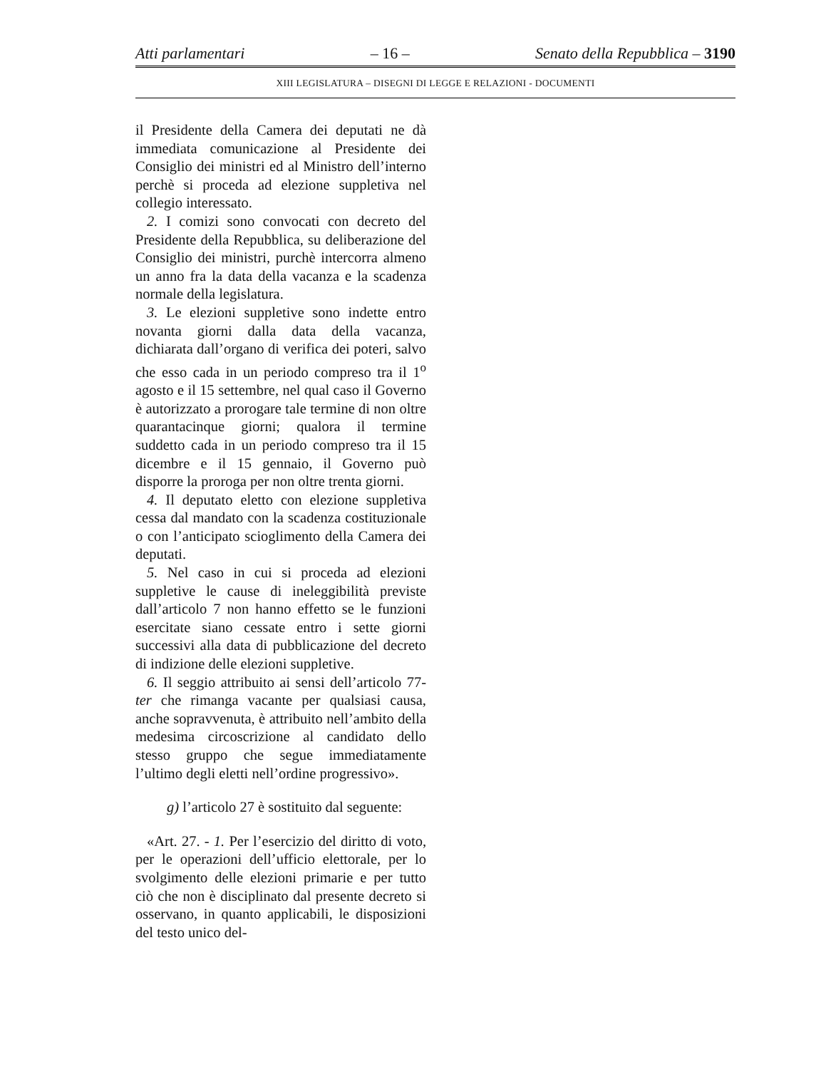Atti parlamentari – 16 – Senato della Repubblica – 3190
XIII LEGISLATURA – DISEGNI DI LEGGE E RELAZIONI - DOCUMENTI
il Presidente della Camera dei deputati ne dà immediata comunicazione al Presidente dei Consiglio dei ministri ed al Ministro dell’interno perchè si proceda ad elezione suppletiva nel collegio interessato.
2. I comizi sono convocati con decreto del Presidente della Repubblica, su deliberazione del Consiglio dei ministri, purchè intercorra almeno un anno fra la data della vacanza e la scadenza normale della legislatura.
3. Le elezioni suppletive sono indette entro novanta giorni dalla data della vacanza, dichiarata dall’organo di verifica dei poteri, salvo che esso cada in un periodo compreso tra il 1<sup>o</sup> agosto e il 15 settembre, nel qual caso il Governo è autorizzato a prorogare tale termine di non oltre quarantacinque giorni; qualora il termine suddetto cada in un periodo compreso tra il 15 dicembre e il 15 gennaio, il Governo può disporre la proroga per non oltre trenta giorni.
4. Il deputato eletto con elezione suppletiva cessa dal mandato con la scadenza costituzionale o con l’anticipato scioglimento della Camera dei deputati.
5. Nel caso in cui si proceda ad elezioni suppletive le cause di ineleggibilità previste dall’articolo 7 non hanno effetto se le funzioni esercitate siano cessate entro i sette giorni successivi alla data di pubblicazione del decreto di indizione delle elezioni suppletive.
6. Il seggio attribuito ai sensi dell’articolo 77-ter che rimanga vacante per qualsiasi causa, anche sopravvenuta, è attribuito nell’ambito della medesima circoscrizione al candidato dello stesso gruppo che segue immediatamente l’ultimo degli eletti nell’ordine progressivo».
g) l’articolo 27 è sostituito dal seguente:
«Art. 27. - 1. Per l’esercizio del diritto di voto, per le operazioni dell’ufficio elettorale, per lo svolgimento delle elezioni primarie e per tutto ciò che non è disciplinato dal presente decreto si osservano, in quanto applicabili, le disposizioni del testo unico del-